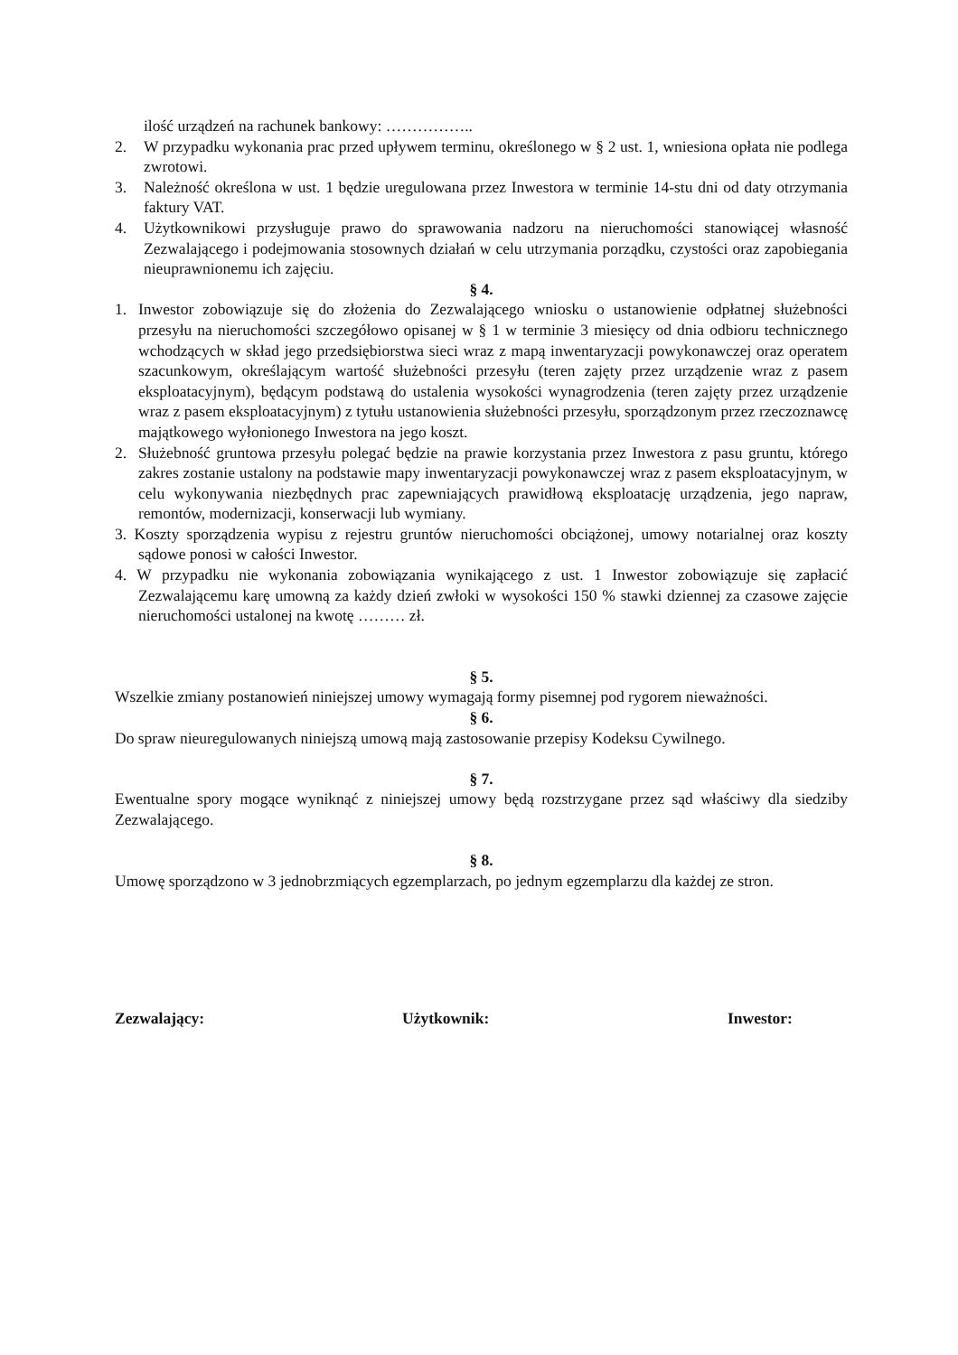ilość urządzeń na rachunek bankowy: ……………..
2. W przypadku wykonania prac przed upływem terminu, określonego w § 2 ust. 1, wniesiona opłata nie podlega zwrotowi.
3. Należność określona w ust. 1 będzie uregulowana przez Inwestora w terminie 14-stu dni od daty otrzymania faktury VAT.
4. Użytkownikowi przysługuje prawo do sprawowania nadzoru na nieruchomości stanowiącej własność Zezwalającego i podejmowania stosownych działań w celu utrzymania porządku, czystości oraz zapobiegania nieuprawnionemu ich zajęciu.
§ 4.
1. Inwestor zobowiązuje się do złożenia do Zezwalającego wniosku o ustanowienie odpłatnej służebności przesyłu na nieruchomości szczegółowo opisanej w § 1 w terminie 3 miesięcy od dnia odbioru technicznego wchodzących w skład jego przedsiębiorstwa sieci wraz z mapą inwentaryzacji powykonawczej oraz operatem szacunkowym, określającym wartość służebności przesyłu (teren zajęty przez urządzenie wraz z pasem eksploatacyjnym), będącym podstawą do ustalenia wysokości wynagrodzenia (teren zajęty przez urządzenie wraz z pasem eksploatacyjnym) z tytułu ustanowienia służebności przesyłu, sporządzonym przez rzeczoznawcę majątkowego wyłonionego Inwestora na jego koszt.
2. Służebność gruntowa przesyłu polegać będzie na prawie korzystania przez Inwestora z pasu gruntu, którego zakres zostanie ustalony na podstawie mapy inwentaryzacji powykonawczej wraz z pasem eksploatacyjnym, w celu wykonywania niezbędnych prac zapewniających prawidłową eksploatację urządzenia, jego napraw, remontów, modernizacji, konserwacji lub wymiany.
3. Koszty sporządzenia wypisu z rejestru gruntów nieruchomości obciążonej, umowy notarialnej oraz koszty sądowe ponosi w całości Inwestor.
4. W przypadku nie wykonania zobowiązania wynikającego z ust. 1 Inwestor zobowiązuje się zapłacić Zezwalającemu karę umowną za każdy dzień zwłoki w wysokości 150 % stawki dziennej za czasowe zajęcie nieruchomości ustalonej na kwotę ……… zł.
§ 5.
Wszelkie zmiany postanowień niniejszej umowy wymagają formy pisemnej pod rygorem nieważności.
§ 6.
Do spraw nieuregulowanych niniejszą umową mają zastosowanie przepisy Kodeksu Cywilnego.
§ 7.
Ewentualne spory mogące wyniknąć z niniejszej umowy będą rozstrzygane przez sąd właściwy dla siedziby Zezwalającego.
§ 8.
Umowę sporządzono w 3 jednobrzmiących egzemplarzach, po jednym egzemplarzu dla każdej ze stron.
Zezwalający: Użytkownik: Inwestor: